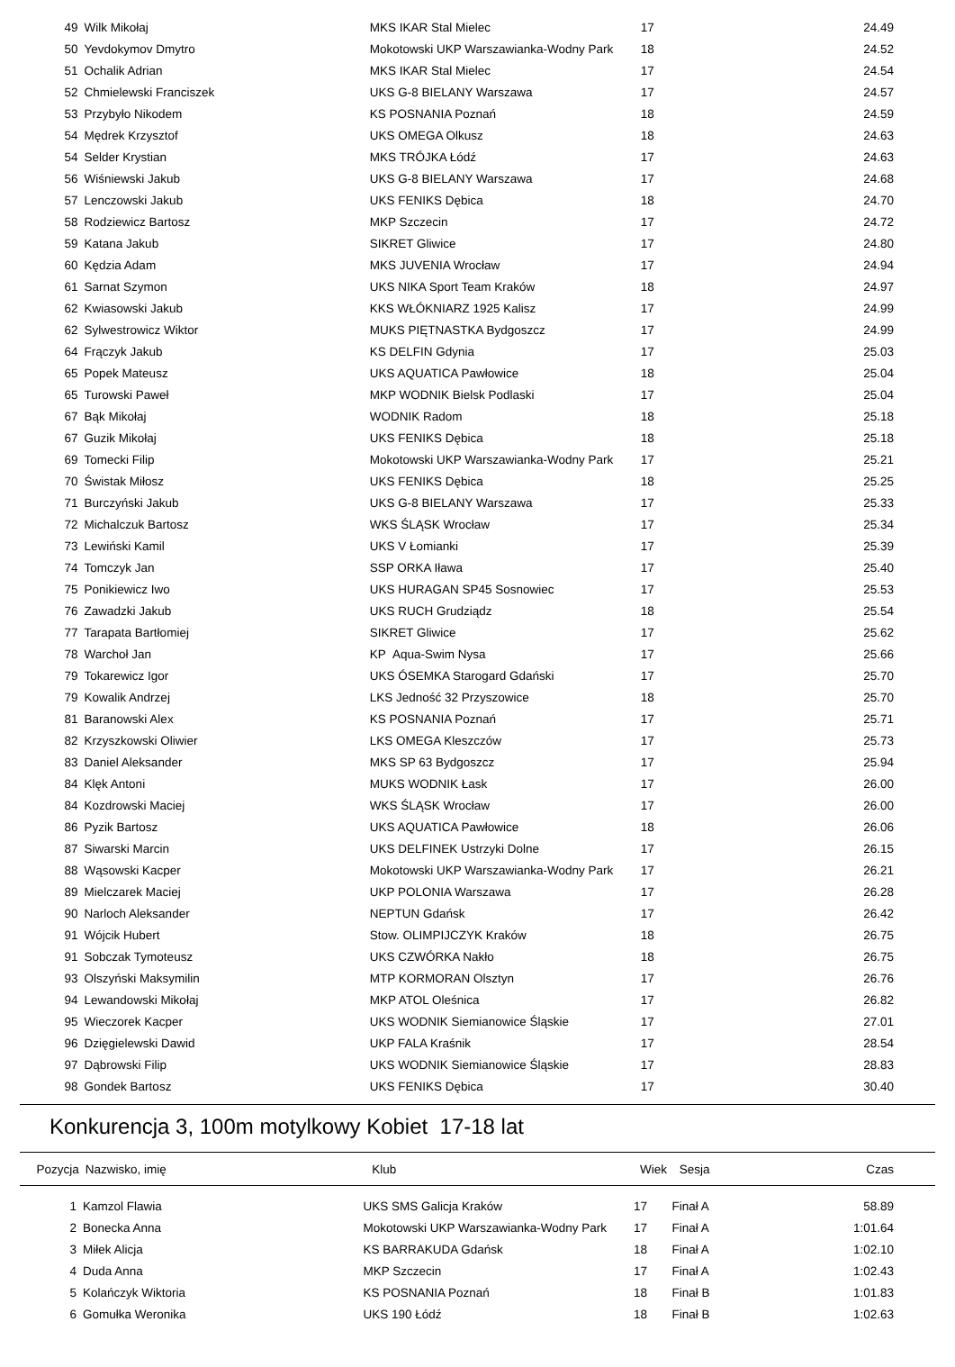| 49 | Wilk Mikołaj | MKS IKAR Stal Mielec | 17 | | 24.49 |
| 50 | Yevdokymov Dmytro | Mokotowski UKP Warszawianka-Wodny Park | 18 | | 24.52 |
| 51 | Ochalik Adrian | MKS IKAR Stal Mielec | 17 | | 24.54 |
| 52 | Chmielewski Franciszek | UKS G-8 BIELANY Warszawa | 17 | | 24.57 |
| 53 | Przybyło Nikodem | KS POSNANIA Poznań | 18 | | 24.59 |
| 54 | Mędrek Krzysztof | UKS OMEGA Olkusz | 18 | | 24.63 |
| 54 | Selder Krystian | MKS TRÓJKA Łódź | 17 | | 24.63 |
| 56 | Wiśniewski Jakub | UKS G-8 BIELANY Warszawa | 17 | | 24.68 |
| 57 | Lenczowski Jakub | UKS FENIKS Dębica | 18 | | 24.70 |
| 58 | Rodziewicz Bartosz | MKP Szczecin | 17 | | 24.72 |
| 59 | Katana Jakub | SIKRET Gliwice | 17 | | 24.80 |
| 60 | Kędzia Adam | MKS JUVENIA Wrocław | 17 | | 24.94 |
| 61 | Sarnat Szymon | UKS NIKA Sport Team Kraków | 18 | | 24.97 |
| 62 | Kwiasowski Jakub | KKS WŁÓKNIARZ 1925 Kalisz | 17 | | 24.99 |
| 62 | Sylwestrowicz Wiktor | MUKS PIĘTNASTKA Bydgoszcz | 17 | | 24.99 |
| 64 | Frączyk Jakub | KS DELFIN Gdynia | 17 | | 25.03 |
| 65 | Popek Mateusz | UKS AQUATICA Pawłowice | 18 | | 25.04 |
| 65 | Turowski Paweł | MKP WODNIK Bielsk Podlaski | 17 | | 25.04 |
| 67 | Bąk Mikołaj | WODNIK Radom | 18 | | 25.18 |
| 67 | Guzik Mikołaj | UKS FENIKS Dębica | 18 | | 25.18 |
| 69 | Tomecki Filip | Mokotowski UKP Warszawianka-Wodny Park | 17 | | 25.21 |
| 70 | Świstak Miłosz | UKS FENIKS Dębica | 18 | | 25.25 |
| 71 | Burczyński Jakub | UKS G-8 BIELANY Warszawa | 17 | | 25.33 |
| 72 | Michalczuk Bartosz | WKS ŚLĄSK Wrocław | 17 | | 25.34 |
| 73 | Lewiński Kamil | UKS V Łomianki | 17 | | 25.39 |
| 74 | Tomczyk Jan | SSP ORKA Iława | 17 | | 25.40 |
| 75 | Ponikiewicz Iwo | UKS HURAGAN SP45 Sosnowiec | 17 | | 25.53 |
| 76 | Zawadzki Jakub | UKS RUCH Grudziądz | 18 | | 25.54 |
| 77 | Tarapata Bartłomiej | SIKRET Gliwice | 17 | | 25.62 |
| 78 | Warchoł Jan | KP Aqua-Swim Nysa | 17 | | 25.66 |
| 79 | Tokarewicz Igor | UKS ÓSEMKA Starogard Gdański | 17 | | 25.70 |
| 79 | Kowalik Andrzej | LKS Jedność 32 Przyszowice | 18 | | 25.70 |
| 81 | Baranowski Alex | KS POSNANIA Poznań | 17 | | 25.71 |
| 82 | Krzyszkowski Oliwier | LKS OMEGA Kleszczów | 17 | | 25.73 |
| 83 | Daniel Aleksander | MKS SP 63 Bydgoszcz | 17 | | 25.94 |
| 84 | Klęk Antoni | MUKS WODNIK Łask | 17 | | 26.00 |
| 84 | Kozdrowski Maciej | WKS ŚLĄSK Wrocław | 17 | | 26.00 |
| 86 | Pyzik Bartosz | UKS AQUATICA Pawłowice | 18 | | 26.06 |
| 87 | Siwarski Marcin | UKS DELFINEK Ustrzyki Dolne | 17 | | 26.15 |
| 88 | Wąsowski Kacper | Mokotowski UKP Warszawianka-Wodny Park | 17 | | 26.21 |
| 89 | Mielczarek Maciej | UKP POLONIA Warszawa | 17 | | 26.28 |
| 90 | Narloch Aleksander | NEPTUN Gdańsk | 17 | | 26.42 |
| 91 | Wójcik Hubert | Stow. OLIMPIJCZYK Kraków | 18 | | 26.75 |
| 91 | Sobczak Tymoteusz | UKS CZWÓRKA Nakło | 18 | | 26.75 |
| 93 | Olszyński Maksymilin | MTP KORMORAN Olsztyn | 17 | | 26.76 |
| 94 | Lewandowski Mikołaj | MKP ATOL Oleśnica | 17 | | 26.82 |
| 95 | Wieczorek Kacper | UKS WODNIK Siemianowice Śląskie | 17 | | 27.01 |
| 96 | Dzięgielewski Dawid | UKP FALA Kraśnik | 17 | | 28.54 |
| 97 | Dąbrowski Filip | UKS WODNIK Siemianowice Śląskie | 17 | | 28.83 |
| 98 | Gondek Bartosz | UKS FENIKS Dębica | 17 | | 30.40 |
Konkurencja 3, 100m motylkowy Kobiet 17-18 lat
| Pozycja | Nazwisko, imię | Klub | Wiek | Sesja | Czas |
| --- | --- | --- | --- | --- | --- |
| 1 | Kamzol Flawia | UKS SMS Galicja Kraków | 17 | Finał A | 58.89 |
| 2 | Bonecka Anna | Mokotowski UKP Warszawianka-Wodny Park | 17 | Finał A | 1:01.64 |
| 3 | Miłek Alicja | KS BARRAKUDA Gdańsk | 18 | Finał A | 1:02.10 |
| 4 | Duda Anna | MKP Szczecin | 17 | Finał A | 1:02.43 |
| 5 | Kolańczyk Wiktoria | KS POSNANIA Poznań | 18 | Finał B | 1:01.83 |
| 6 | Gomułka Weronika | UKS 190 Łódź | 18 | Finał B | 1:02.63 |